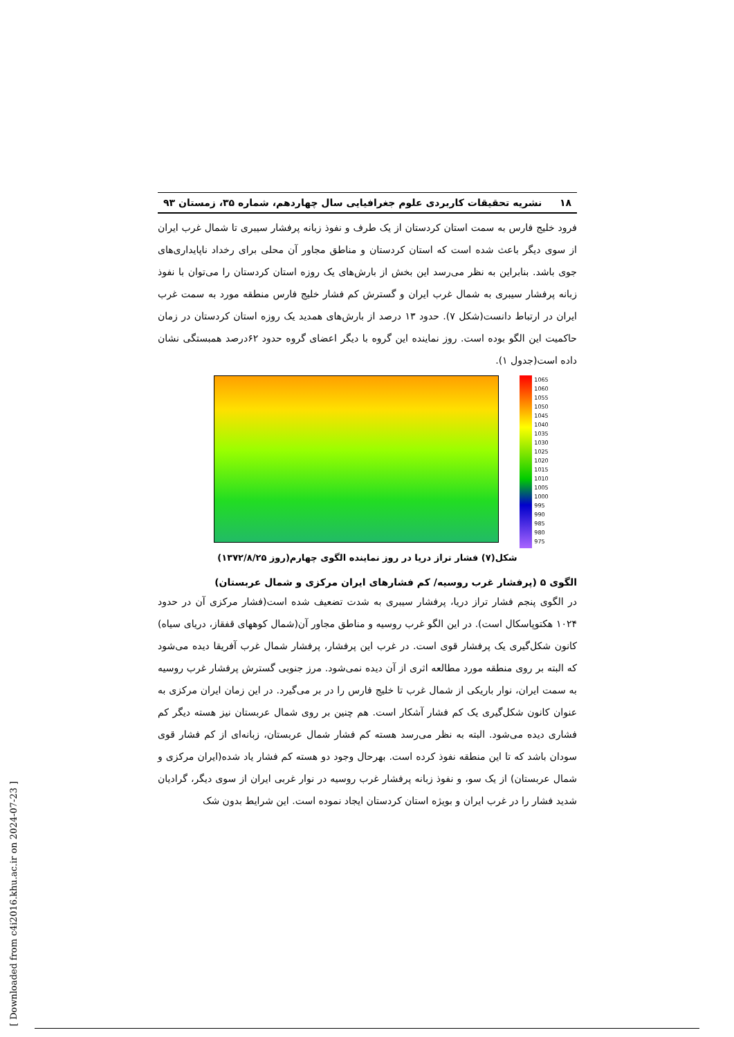۱۸ نشریه تحقیقات کاربردی علوم جغرافیایی سال چهاردهم، شماره ۳۵، زمستان ۹۳
فرود خلیج فارس به سمت استان کردستان از یک طرف و نفوذ زبانه پرفشار سیبری تا شمال غرب ایران از سوی دیگر باعث شده است که استان کردستان و مناطق مجاور آن محلی برای رخداد ناپایداری‌های جوی باشد. بنابراین به نظر می‌رسد این بخش از بارش‌های یک روزه استان کردستان را می‌توان با نفوذ زبانه پرفشار سیبری به شمال غرب ایران و گسترش کم فشار خلیج فارس منطقه مورد به سمت غرب ایران در ارتباط دانست(شکل ۷). حدود ۱۳ درصد از بارش‌های همدید یک روزه استان کردستان در زمان حاکمیت این الگو بوده است. روز نماینده این گروه با دیگر اعضای گروه حدود ۶۲درصد همبستگی نشان داده است(جدول ۱).
1065
1060
1055
1050
1045
1040
1035
1030
1025
1020
1015
1010
1005
1000
995
990
985
980
975
شکل(۷) فشار تراز دریا در روز نماینده الگوی چهارم(روز ۱۳۷۲/۸/۲۵)
الگوی ۵ (پرفشار غرب روسیه/ کم فشارهای ایران مرکزی و شمال عربستان)
در الگوی پنجم فشار تراز دریا، پرفشار سیبری به شدت تضعیف شده است(فشار مرکزی آن در حدود ۱۰۲۴ هکتوپاسکال است). در این الگو غرب روسیه و مناطق مجاور آن(شمال کوههای قفقاز، دریای سیاه) کانون شکل‌گیری یک پرفشار قوی است. در غرب این پرفشار، پرفشار شمال غرب آفریقا دیده می‌شود که البته بر روی منطقه مورد مطالعه اثری از آن دیده نمی‌شود. مرز جنوبی گسترش پرفشار غرب روسیه به سمت ایران، نوار باریکی از شمال غرب تا خلیج فارس را در بر می‌گیرد. در این زمان ایران مرکزی به عنوان کانون شکل‌گیری یک کم فشار آشکار است. هم چنین بر روی شمال عربستان نیز هسته دیگر کم فشاری دیده می‌شود. البته به نظر می‌رسد هسته کم فشار شمال عربستان، زبانه‌ای از کم فشار قوی سودان باشد که تا این منطقه نفوذ کرده است. بهرحال وجود دو هسته کم فشار یاد شده(ایران مرکزی و شمال عربستان) از یک سو، و نفوذ زبانه پرفشار غرب روسیه در نوار غربی ایران از سوی دیگر، گرادیان شدید فشار را در غرب ایران و بویژه استان کردستان ایجاد نموده است. این شرایط بدون شک
[ Downloaded from c4i2016.khu.ac.ir on 2024-07-23 ]